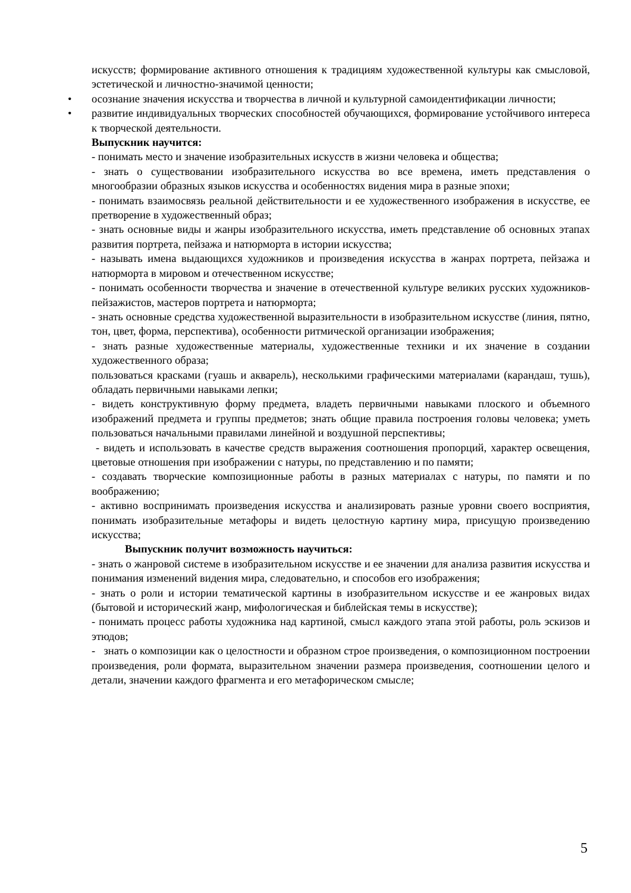искусств; формирование активного отношения к традициям художественной культуры как смысловой, эстетической и личностно-значимой ценности;
• осознание значения искусства и творчества в личной и культурной самоидентификации личности;
• развитие индивидуальных творческих способностей обучающихся, формирование устойчивого интереса к творческой деятельности.
Выпускник научится:
- понимать место и значение изобразительных искусств в жизни человека и общества;
- знать о существовании изобразительного искусства во все времена, иметь представления о многообразии образных языков искусства и особенностях видения мира в разные эпохи;
- понимать взаимосвязь реальной действительности и ее художественного изображения в искусстве, ее претворение в художественный образ;
- знать основные виды и жанры изобразительного искусства, иметь представление об основных этапах развития портрета, пейзажа и натюрморта в истории искусства;
- называть имена выдающихся художников и произведения искусства в жанрах портрета, пейзажа и натюрморта в мировом и отечественном искусстве;
- понимать особенности творчества и значение в отечественной культуре великих русских художников-пейзажистов, мастеров портрета и натюрморта;
- знать основные средства художественной выразительности в изобразительном искусстве (линия, пятно, тон, цвет, форма, перспектива), особенности ритмической организации изображения;
- знать разные художественные материалы, художественные техники и их значение в создании художественного образа;
пользоваться красками (гуашь и акварель), несколькими графическими материалами (карандаш, тушь), обладать первичными навыками лепки;
- видеть конструктивную форму предмета, владеть первичными навыками плоского и объемного изображений предмета и группы предметов; знать общие правила построения головы человека; уметь пользоваться начальными правилами линейной и воздушной перспективы;
- видеть и использовать в качестве средств выражения соотношения пропорций, характер освещения, цветовые отношения при изображении с натуры, по представлению и по памяти;
- создавать творческие композиционные работы в разных материалах с натуры, по памяти и по воображению;
- активно воспринимать произведения искусства и анализировать разные уровни своего восприятия, понимать изобразительные метафоры и видеть целостную картину мира, присущую произведению искусства;
Выпускник получит возможность научиться:
- знать о жанровой системе в изобразительном искусстве и ее значении для анализа развития искусства и понимания изменений видения мира, следовательно, и способов его изображения;
- знать о роли и истории тематической картины в изобразительном искусстве и ее жанровых видах (бытовой и исторический жанр, мифологическая и библейская темы в искусстве);
- понимать процесс работы художника над картиной, смысл каждого этапа этой работы, роль эскизов и этюдов;
- знать о композиции как о целостности и образном строе произведения, о композиционном построении произведения, роли формата, выразительном значении размера произведения, соотношении целого и детали, значении каждого фрагмента и его метафорическом смысле;
5